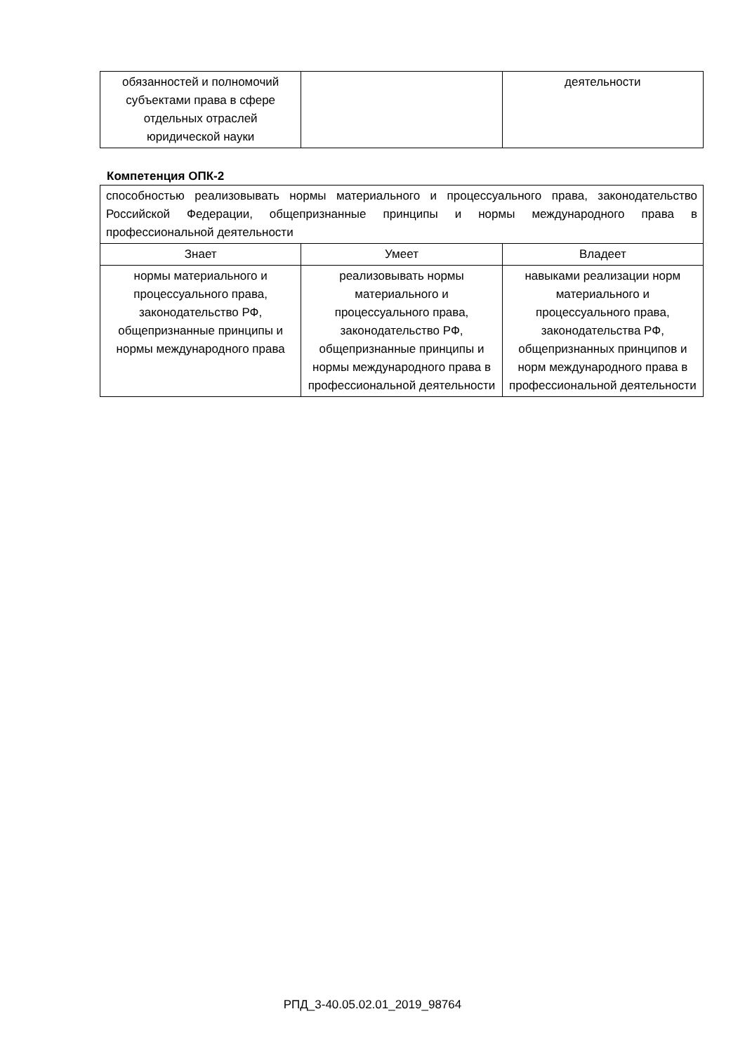| обязанностей и полномочий субъектами права в сфере отдельных отраслей юридической науки | | деятельности |
Компетенция ОПК-2
| способностью реализовывать нормы материального и процессуального права, законодательство Российской Федерации, общепризнанные принципы и нормы международного права в профессиональной деятельности | | |
| Знает | Умеет | Владеет |
| нормы материального и процессуального права, законодательство РФ, общепризнанные принципы и нормы международного права | реализовывать нормы материального и процессуального права, законодательство РФ, общепризнанные принципы и нормы международного права в профессиональной деятельности | навыками реализации норм материального и процессуального права, законодательства РФ, общепризнанных принципов и норм международного права в профессиональной деятельности |
РПД_3-40.05.02.01_2019_98764